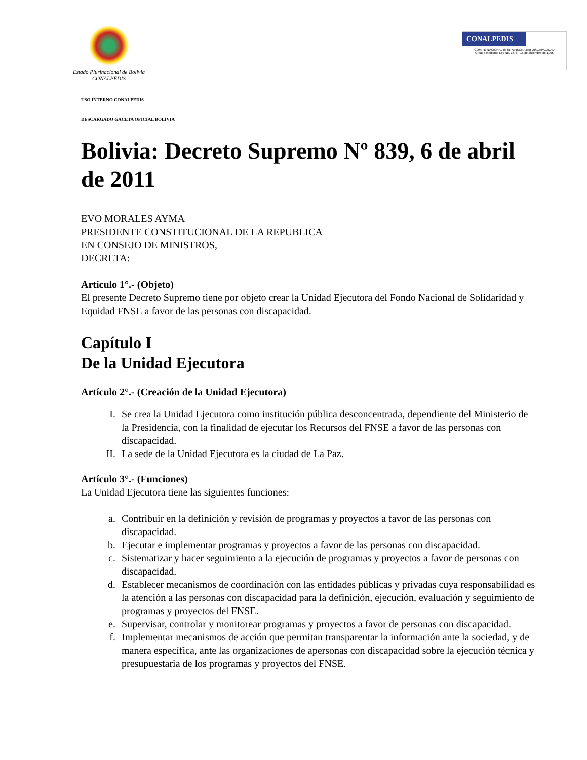Estado Plurinacional de Bolivia
CONALPEDIS
CONALPEDIS
COMITÉ NACIONAL de la PERSONA con DISCAPACIDAD
Creado mediante Ley No. 1678 - 15 de diciembre de 1995
USO INTERNO CONALPEDIS
DESCARGADO GACETA OFICIAL BOLIVIA
Bolivia: Decreto Supremo Nº 839, 6 de abril de 2011
EVO MORALES AYMA
PRESIDENTE CONSTITUCIONAL DE LA REPUBLICA
EN CONSEJO DE MINISTROS,
DECRETA:
Artículo 1°.- (Objeto)
El presente Decreto Supremo tiene por objeto crear la Unidad Ejecutora del Fondo Nacional de Solidaridad y Equidad FNSE a favor de las personas con discapacidad.
Capítulo I
De la Unidad Ejecutora
Artículo 2°.- (Creación de la Unidad Ejecutora)
I. Se crea la Unidad Ejecutora como institución pública desconcentrada, dependiente del Ministerio de la Presidencia, con la finalidad de ejecutar los Recursos del FNSE a favor de las personas con discapacidad.
II. La sede de la Unidad Ejecutora es la ciudad de La Paz.
Artículo 3°.- (Funciones)
La Unidad Ejecutora tiene las siguientes funciones:
a. Contribuir en la definición y revisión de programas y proyectos a favor de las personas con discapacidad.
b. Ejecutar e implementar programas y proyectos a favor de las personas con discapacidad.
c. Sistematizar y hacer seguimiento a la ejecución de programas y proyectos a favor de personas con discapacidad.
d. Establecer mecanismos de coordinación con las entidades públicas y privadas cuya responsabilidad es la atención a las personas con discapacidad para la definición, ejecución, evaluación y seguimiento de programas y proyectos del FNSE.
e. Supervisar, controlar y monitorear programas y proyectos a favor de personas con discapacidad.
f. Implementar mecanismos de acción que permitan transparentar la información ante la sociedad, y de manera específica, ante las organizaciones de apersonas con discapacidad sobre la ejecución técnica y presupuestaria de los programas y proyectos del FNSE.